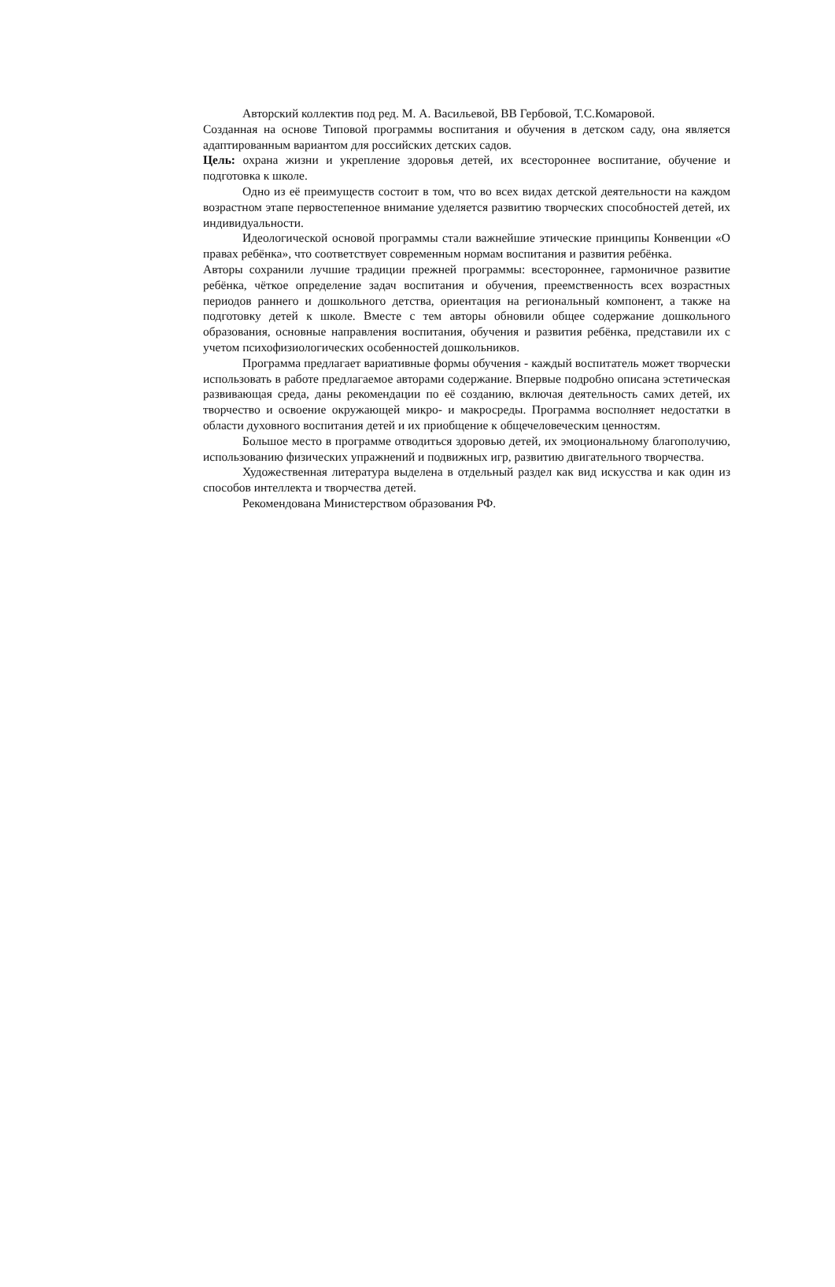Авторский коллектив под ред. М. А. Васильевой, ВВ Гербовой, Т.С.Комаровой.
Созданная на основе Типовой программы воспитания и обучения в детском саду, она является адаптированным вариантом для российских детских садов.
Цель: охрана жизни и укрепление здоровья детей, их всестороннее воспитание, обучение и подготовка к школе.
Одно из её преимуществ состоит в том, что во всех видах детской деятельности на каждом возрастном этапе первостепенное внимание уделяется развитию творческих способностей детей, их индивидуальности.
Идеологической основой программы стали важнейшие этические принципы Конвенции «О правах ребёнка», что соответствует современным нормам воспитания и развития ребёнка.
Авторы сохранили лучшие традиции прежней программы: всестороннее, гармоничное развитие ребёнка, чёткое определение задач воспитания и обучения, преемственность всех возрастных периодов раннего и дошкольного детства, ориентация на региональный компонент, а также на подготовку детей к школе. Вместе с тем авторы обновили общее содержание дошкольного образования, основные направления воспитания, обучения и развития ребёнка, представили их с учетом психофизиологических особенностей дошкольников.
Программа предлагает вариативные формы обучения - каждый воспитатель может творчески использовать в работе предлагаемое авторами содержание. Впервые подробно описана эстетическая развивающая среда, даны рекомендации по её созданию, включая деятельность самих детей, их творчество и освоение окружающей микро- и макросреды. Программа восполняет недостатки в области духовного воспитания детей и их приобщение к общечеловеческим ценностям.
Большое место в программе отводиться здоровью детей, их эмоциональному благополучию, использованию физических упражнений и подвижных игр, развитию двигательного творчества.
Художественная литература выделена в отдельный раздел как вид искусства и как один из способов интеллекта и творчества детей.
Рекомендована Министерством образования РФ.